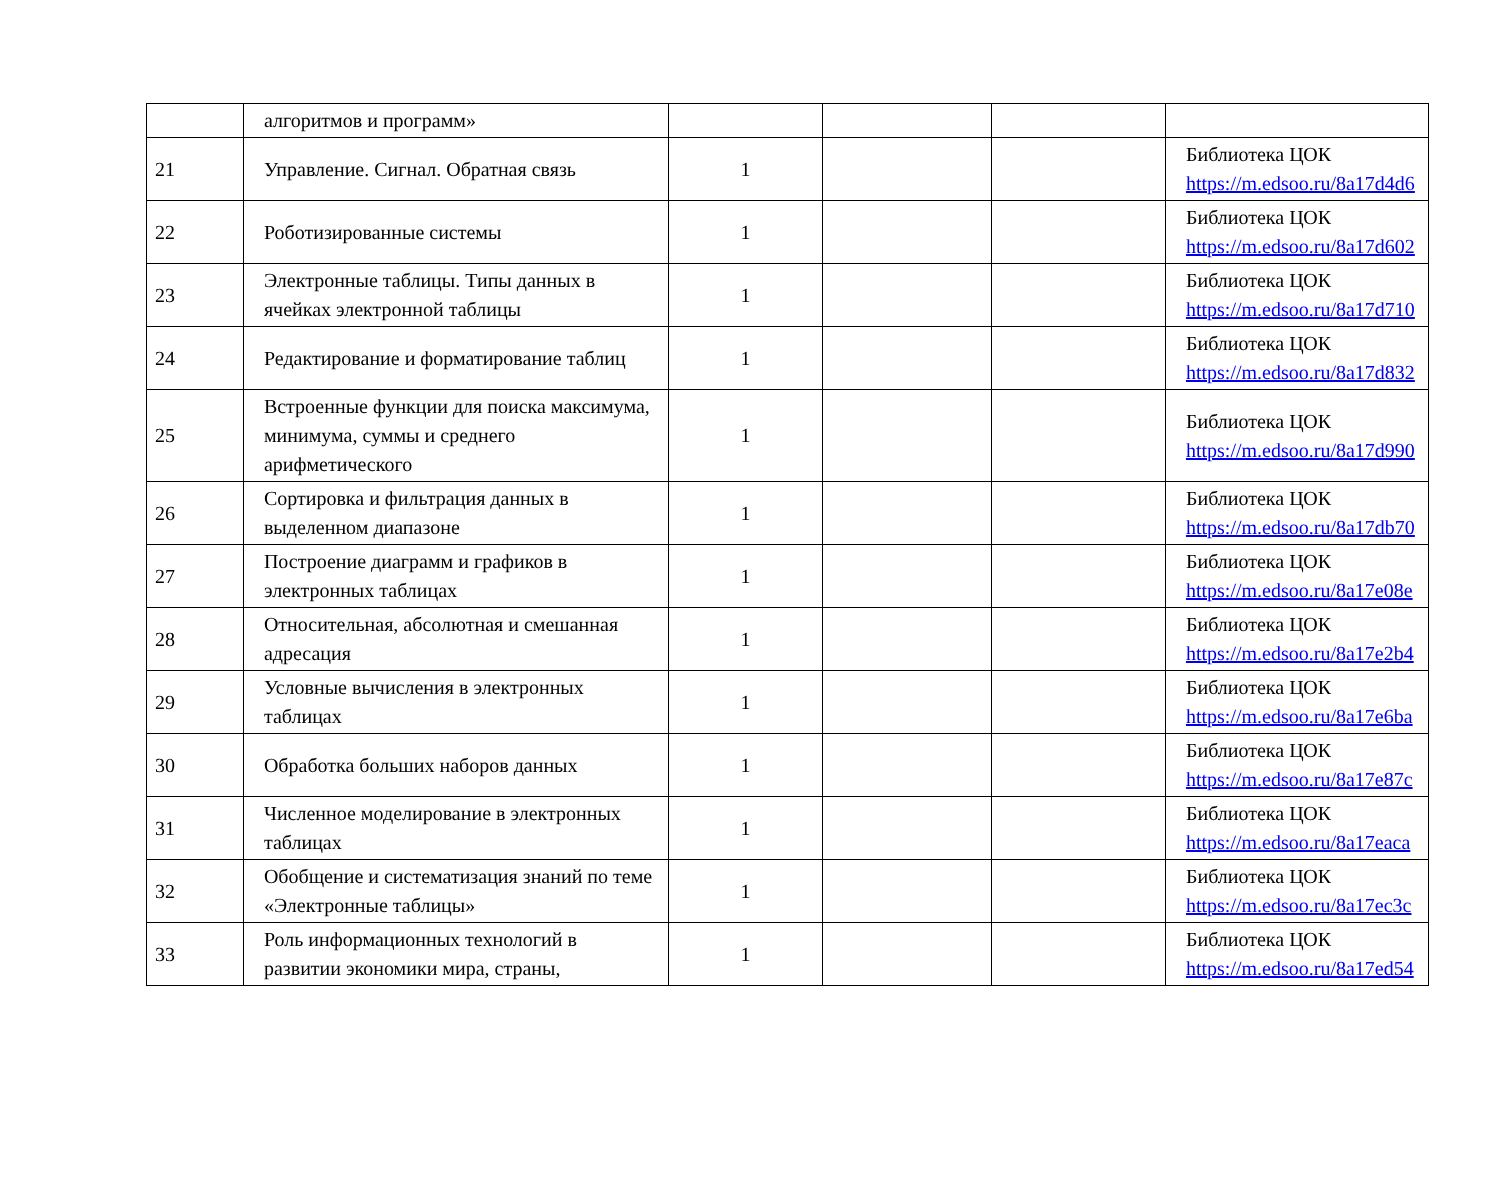| | алгоритмов и программ» | | | | |
| 21 | Управление. Сигнал. Обратная связь | 1 | | | Библиотека ЦОК https://m.edsoo.ru/8a17d4d6 |
| 22 | Роботизированные системы | 1 | | | Библиотека ЦОК https://m.edsoo.ru/8a17d602 |
| 23 | Электронные таблицы. Типы данных в ячейках электронной таблицы | 1 | | | Библиотека ЦОК https://m.edsoo.ru/8a17d710 |
| 24 | Редактирование и форматирование таблиц | 1 | | | Библиотека ЦОК https://m.edsoo.ru/8a17d832 |
| 25 | Встроенные функции для поиска максимума, минимума, суммы и среднего арифметического | 1 | | | Библиотека ЦОК https://m.edsoo.ru/8a17d990 |
| 26 | Сортировка и фильтрация данных в выделенном диапазоне | 1 | | | Библиотека ЦОК https://m.edsoo.ru/8a17db70 |
| 27 | Построение диаграмм и графиков в электронных таблицах | 1 | | | Библиотека ЦОК https://m.edsoo.ru/8a17e08e |
| 28 | Относительная, абсолютная и смешанная адресация | 1 | | | Библиотека ЦОК https://m.edsoo.ru/8a17e2b4 |
| 29 | Условные вычисления в электронных таблицах | 1 | | | Библиотека ЦОК https://m.edsoo.ru/8a17e6ba |
| 30 | Обработка больших наборов данных | 1 | | | Библиотека ЦОК https://m.edsoo.ru/8a17e87c |
| 31 | Численное моделирование в электронных таблицах | 1 | | | Библиотека ЦОК https://m.edsoo.ru/8a17eaca |
| 32 | Обобщение и систематизация знаний по теме «Электронные таблицы» | 1 | | | Библиотека ЦОК https://m.edsoo.ru/8a17ec3c |
| 33 | Роль информационных технологий в развитии экономики мира, страны, | 1 | | | Библиотека ЦОК https://m.edsoo.ru/8a17ed54 |